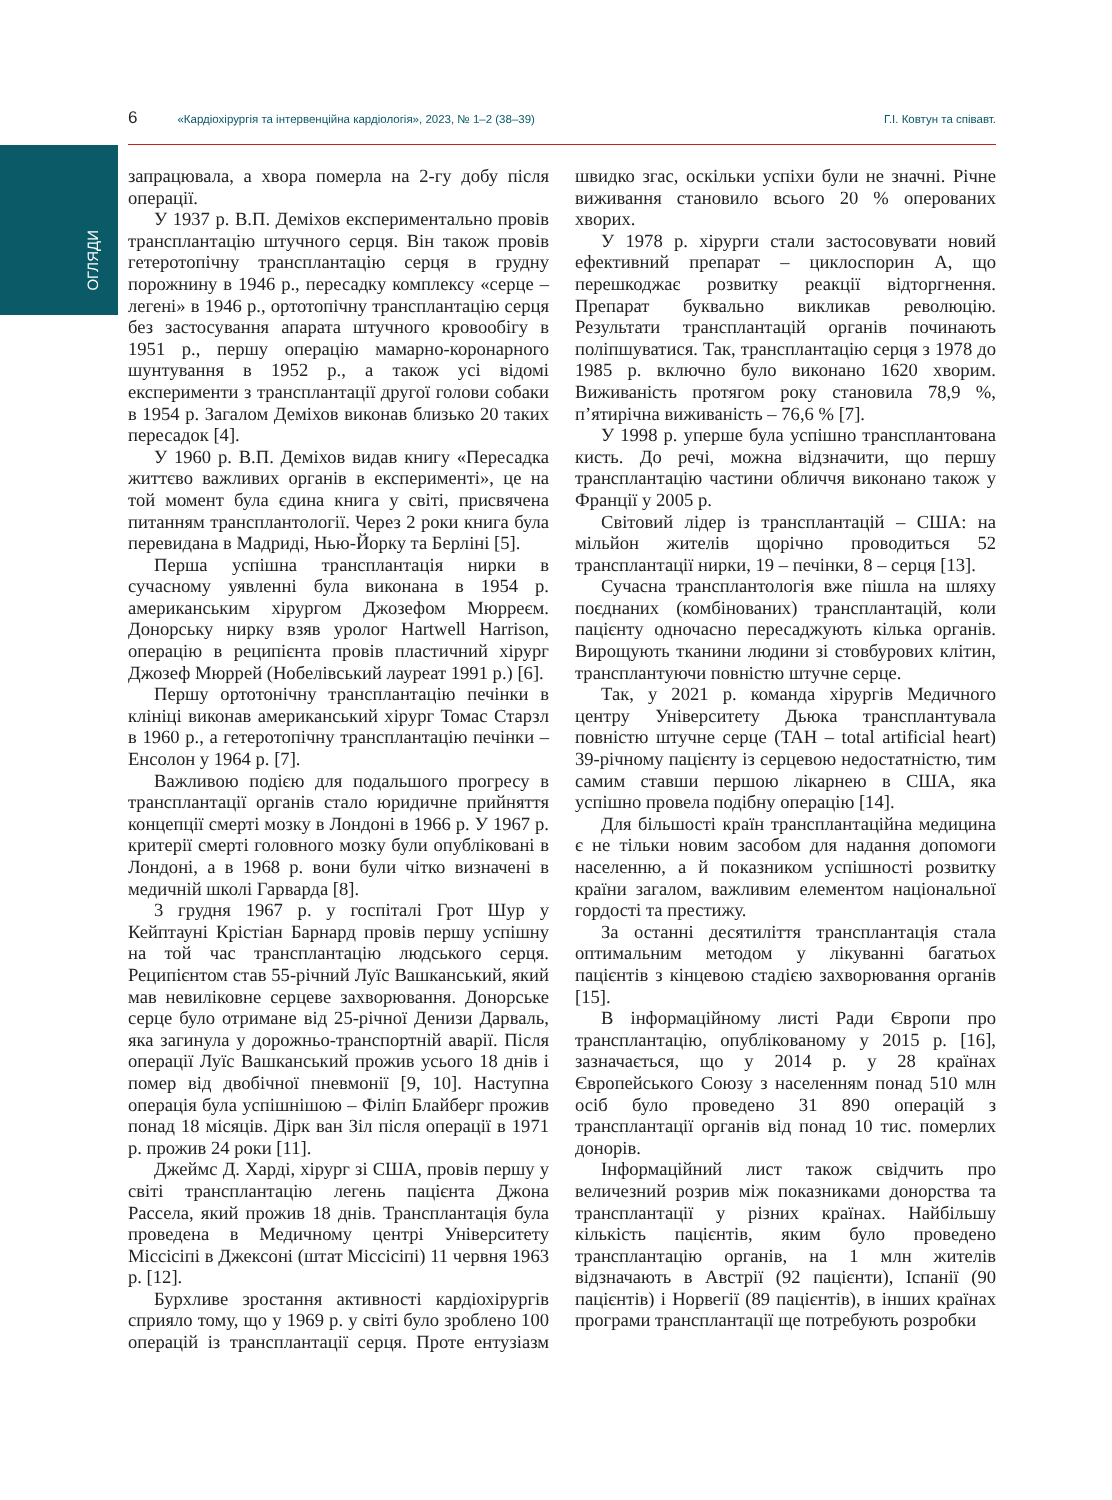ОГЛЯДИ
6 «Кардіохірургія та інтервенційна кардіологія», 2023, № 1–2 (38–39) Г.І. Ковтун та співавт.
запрацювала, а хвора померла на 2-гу добу після операції.
У 1937 р. В.П. Деміхов експериментально провів трансплантацію штучного серця. Він також провів гетеротопічну трансплантацію серця в грудну порожнину в 1946 р., пересадку комплексу «серце – легені» в 1946 р., ортотопічну трансплантацію серця без застосування апарата штучного кровообігу в 1951 р., першу операцію мамарно-коронарного шунтування в 1952 р., а також усі відомі експерименти з трансплантації другої голови собаки в 1954 р. Загалом Деміхов виконав близько 20 таких пересадок [4].
У 1960 р. В.П. Деміхов видав книгу «Пересадка життєво важливих органів в експерименті», це на той момент була єдина книга у світі, присвячена питанням трансплантології. Через 2 роки книга була перевидана в Мадриді, Нью-Йорку та Берліні [5].
Перша успішна трансплантація нирки в сучасному уявленні була виконана в 1954 р. американським хірургом Джозефом Мюрреєм. Донорську нирку взяв уролог Hartwell Harrison, операцію в реципієнта провів пластичний хірург Джозеф Мюррей (Нобелівський лауреат 1991 р.) [6].
Першу ортотонічну трансплантацію печінки в клініці виконав американський хірург Томас Старзл в 1960 р., а гетеротопічну трансплантацію печінки – Енсолон у 1964 р. [7].
Важливою подією для подальшого прогресу в трансплантації органів стало юридичне прийняття концепції смерті мозку в Лондоні в 1966 р. У 1967 р. критерії смерті головного мозку були опубліковані в Лондоні, а в 1968 р. вони були чітко визначені в медичній школі Гарварда [8].
3 грудня 1967 р. у госпіталі Грот Шур у Кейптауні Крістіан Барнард провів першу успішну на той час трансплантацію людського серця. Реципієнтом став 55-річний Луїс Вашканський, який мав невиліковне серцеве захворювання. Донорське серце було отримане від 25-річної Денизи Дарваль, яка загинула у дорожньо-транспортній аварії. Після операції Луїс Вашканський прожив усього 18 днів і помер від двобічної пневмонії [9, 10]. Наступна операція була успішнішою – Філіп Блайберг прожив понад 18 місяців. Дірк ван Зіл після операції в 1971 р. прожив 24 роки [11].
Джеймс Д. Харді, хірург зі США, провів першу у світі трансплантацію легень пацієнта Джона Рассела, який прожив 18 днів. Трансплантація була проведена в Медичному центрі Університету Міссісіпі в Джексоні (штат Міссісіпі) 11 червня 1963 р. [12].
Бурхливе зростання активності кардіохірургів сприяло тому, що у 1969 р. у світі було зроблено 100 операцій із трансплантації серця. Проте ентузіазм швидко згас, оскільки успіхи були не значні. Річне виживання становило всього 20 % оперованих хворих.
У 1978 р. хірурги стали застосовувати новий ефективний препарат – циклоспорин А, що перешкоджає розвитку реакції відторгнення. Препарат буквально викликав революцію. Результати трансплантацій органів починають поліпшуватися. Так, трансплантацію серця з 1978 до 1985 р. включно було виконано 1620 хворим. Виживаність протягом року становила 78,9 %, п’ятирічна виживаність – 76,6 % [7].
У 1998 р. уперше була успішно трансплантована кисть. До речі, можна відзначити, що першу трансплантацію частини обличчя виконано також у Франції у 2005 р.
Світовий лідер із трансплантацій – США: на мільйон жителів щорічно проводиться 52 трансплантації нирки, 19 – печінки, 8 – серця [13].
Сучасна трансплантологія вже пішла на шляху поєднаних (комбінованих) трансплантацій, коли пацієнту одночасно пересаджують кілька органів. Вирощують тканини людини зі стовбурових клітин, трансплантуючи повністю штучне серце.
Так, у 2021 р. команда хірургів Медичного центру Університету Дьюка трансплантувала повністю штучне серце (TAH – total artificial heart) 39-річному пацієнту із серцевою недостатністю, тим самим ставши першою лікарнею в США, яка успішно провела подібну операцію [14].
Для більшості країн трансплантаційна медицина є не тільки новим засобом для надання допомоги населенню, а й показником успішності розвитку країни загалом, важливим елементом національної гордості та престижу.
За останні десятиліття трансплантація стала оптимальним методом у лікуванні багатьох пацієнтів з кінцевою стадією захворювання органів [15].
В інформаційному листі Ради Європи про трансплантацію, опублікованому у 2015 р. [16], зазначається, що у 2014 р. у 28 країнах Європейського Союзу з населенням понад 510 млн осіб було проведено 31 890 операцій з трансплантації органів від понад 10 тис. померлих донорів.
Інформаційний лист також свідчить про величезний розрив між показниками донорства та трансплантації у різних країнах. Найбільшу кількість пацієнтів, яким було проведено трансплантацію органів, на 1 млн жителів відзначають в Австрії (92 пацієнти), Іспанії (90 пацієнтів) і Норвегії (89 пацієнтів), в інших країнах програми трансплантації ще потребують розробки